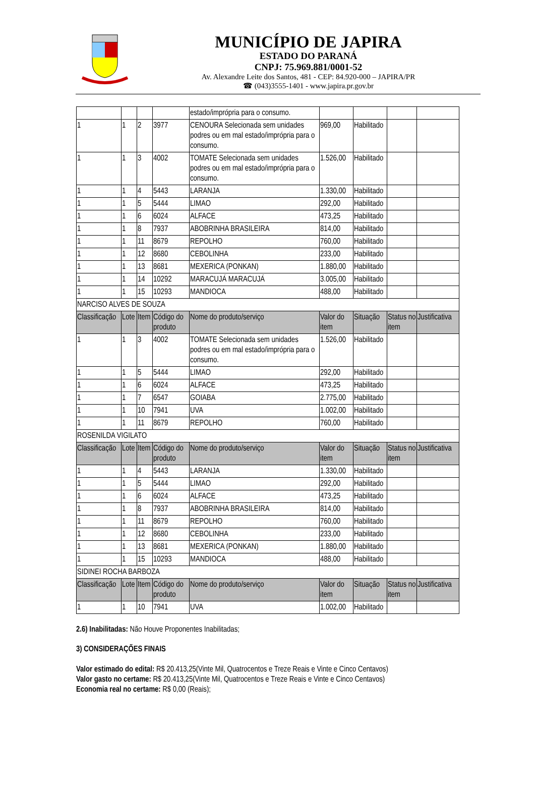MUNICÍPIO DE JAPIRA
ESTADO DO PARANÁ
CNPJ: 75.969.881/0001-52
Av. Alexandre Leite dos Santos, 481 - CEP: 84.920-000 – JAPIRA/PR
☎ (043)3555-1401 - www.japira.pr.gov.br
| | | | | estado/imprópria para o consumo. | | | | |
| 1 | 1 | 2 | 3977 | CENOURA Selecionada sem unidades podres ou em mal estado/imprópria para o consumo. | 969,00 | Habilitado | | |
| 1 | 1 | 3 | 4002 | TOMATE Selecionada sem unidades podres ou em mal estado/imprópria para o consumo. | 1.526,00 | Habilitado | | |
| 1 | 1 | 4 | 5443 | LARANJA | 1.330,00 | Habilitado | | |
| 1 | 1 | 5 | 5444 | LIMAO | 292,00 | Habilitado | | |
| 1 | 1 | 6 | 6024 | ALFACE | 473,25 | Habilitado | | |
| 1 | 1 | 8 | 7937 | ABOBRINHA BRASILEIRA | 814,00 | Habilitado | | |
| 1 | 1 | 11 | 8679 | REPOLHO | 760,00 | Habilitado | | |
| 1 | 1 | 12 | 8680 | CEBOLINHA | 233,00 | Habilitado | | |
| 1 | 1 | 13 | 8681 | MEXERICA (PONKAN) | 1.880,00 | Habilitado | | |
| 1 | 1 | 14 | 10292 | MARACUJÁ MARACUJÁ | 3.005,00 | Habilitado | | |
| 1 | 1 | 15 | 10293 | MANDIOCA | 488,00 | Habilitado | | |
| NARCISO ALVES DE SOUZA | | | | | | | | |
| Classificação | Lote | Item | Código do produto | Nome do produto/serviço | Valor do item | Situação | Status no item | Justificativa |
| 1 | 1 | 3 | 4002 | TOMATE Selecionada sem unidades podres ou em mal estado/imprópria para o consumo. | 1.526,00 | Habilitado | | |
| 1 | 1 | 5 | 5444 | LIMAO | 292,00 | Habilitado | | |
| 1 | 1 | 6 | 6024 | ALFACE | 473,25 | Habilitado | | |
| 1 | 1 | 7 | 6547 | GOIABA | 2.775,00 | Habilitado | | |
| 1 | 1 | 10 | 7941 | UVA | 1.002,00 | Habilitado | | |
| 1 | 1 | 11 | 8679 | REPOLHO | 760,00 | Habilitado | | |
| ROSENILDA VIGILATO | | | | | | | | |
| Classificação | Lote | Item | Código do produto | Nome do produto/serviço | Valor do item | Situação | Status no item | Justificativa |
| 1 | 1 | 4 | 5443 | LARANJA | 1.330,00 | Habilitado | | |
| 1 | 1 | 5 | 5444 | LIMAO | 292,00 | Habilitado | | |
| 1 | 1 | 6 | 6024 | ALFACE | 473,25 | Habilitado | | |
| 1 | 1 | 8 | 7937 | ABOBRINHA BRASILEIRA | 814,00 | Habilitado | | |
| 1 | 1 | 11 | 8679 | REPOLHO | 760,00 | Habilitado | | |
| 1 | 1 | 12 | 8680 | CEBOLINHA | 233,00 | Habilitado | | |
| 1 | 1 | 13 | 8681 | MEXERICA (PONKAN) | 1.880,00 | Habilitado | | |
| 1 | 1 | 15 | 10293 | MANDIOCA | 488,00 | Habilitado | | |
| SIDINEI ROCHA BARBOZA | | | | | | | | |
| Classificação | Lote | Item | Código do produto | Nome do produto/serviço | Valor do item | Situação | Status no item | Justificativa |
| 1 | 1 | 10 | 7941 | UVA | 1.002,00 | Habilitado | | |
2.6) Inabilitadas: Não Houve Proponentes Inabilitadas;
3) CONSIDERAÇÕES FINAIS
Valor estimado do edital: R$ 20.413,25(Vinte Mil, Quatrocentos e Treze Reais e Vinte e Cinco Centavos)
Valor gasto no certame: R$ 20.413,25(Vinte Mil, Quatrocentos e Treze Reais e Vinte e Cinco Centavos)
Economia real no certame: R$ 0,00 (Reais);